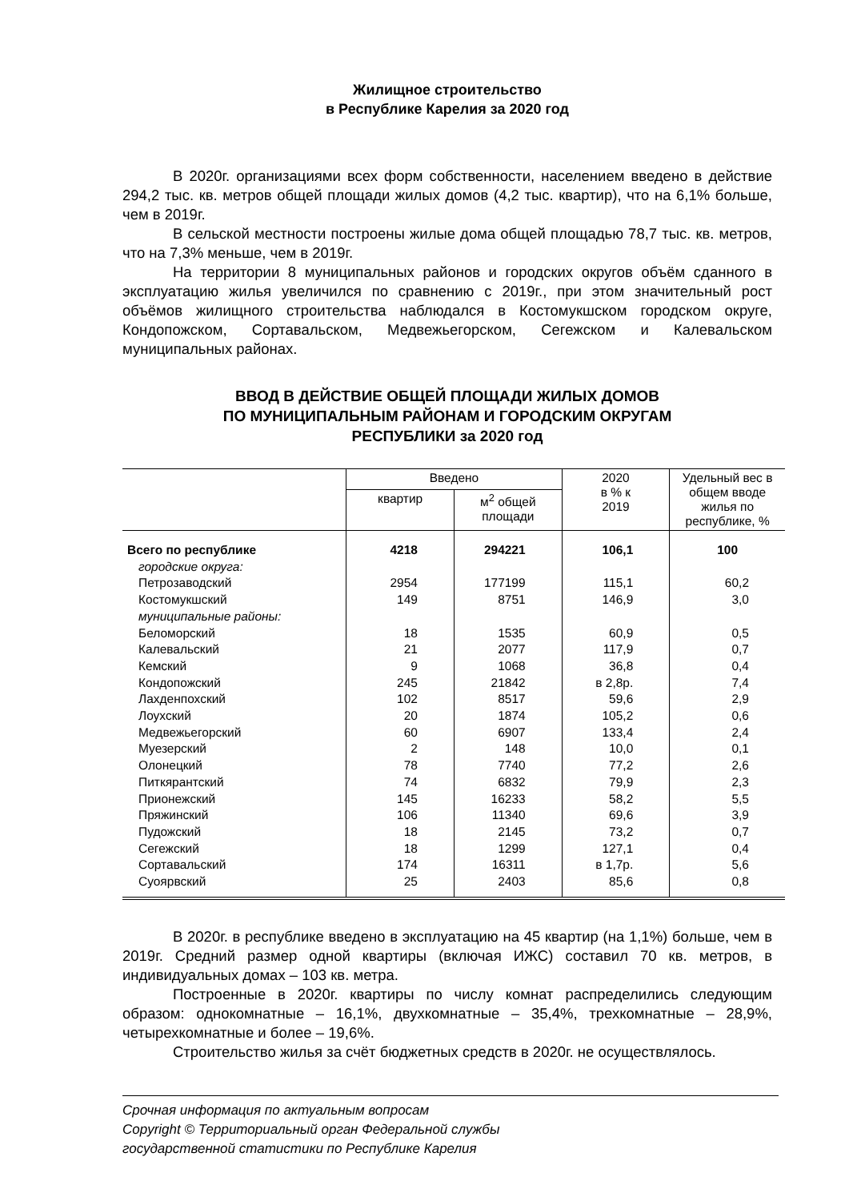Жилищное строительство
в Республике Карелия за 2020 год
В 2020г. организациями всех форм собственности, населением введено в действие 294,2 тыс. кв. метров общей площади жилых домов (4,2 тыс. квартир), что на 6,1% больше, чем в 2019г.
В сельской местности построены жилые дома общей площадью 78,7 тыс. кв. метров, что на 7,3% меньше, чем в 2019г.
На территории 8 муниципальных районов и городских округов объём сданного в эксплуатацию жилья увеличился по сравнению с 2019г., при этом значительный рост объёмов жилищного строительства наблюдался в Костомукшском городском округе, Кондопожском, Сортавальском, Медвежьегорском, Сегежском и Калевальском муниципальных районах.
ВВОД В ДЕЙСТВИЕ ОБЩЕЙ ПЛОЩАДИ ЖИЛЫХ ДОМОВ
ПО МУНИЦИПАЛЬНЫМ РАЙОНАМ И ГОРОДСКИМ ОКРУГАМ
РЕСПУБЛИКИ за 2020 год
| | Введено | | 2020 в % к 2019 | Удельный вес в общем вводе жилья по республике, % |
| --- | --- | --- | --- | --- |
| | квартир | м<sup>2</sup> общей площади | | |
| Всего по республике | 4218 | 294221 | 106,1 | 100 |
| городские округа: | | | | |
| Петрозаводский | 2954 | 177199 | 115,1 | 60,2 |
| Костомукшский | 149 | 8751 | 146,9 | 3,0 |
| муниципальные районы: | | | | |
| Беломорский | 18 | 1535 | 60,9 | 0,5 |
| Калевальский | 21 | 2077 | 117,9 | 0,7 |
| Кемский | 9 | 1068 | 36,8 | 0,4 |
| Кондопожский | 245 | 21842 | в 2,8р. | 7,4 |
| Лахденпохский | 102 | 8517 | 59,6 | 2,9 |
| Лоухский | 20 | 1874 | 105,2 | 0,6 |
| Медвежьегорский | 60 | 6907 | 133,4 | 2,4 |
| Муезерский | 2 | 148 | 10,0 | 0,1 |
| Олонецкий | 78 | 7740 | 77,2 | 2,6 |
| Питкярантский | 74 | 6832 | 79,9 | 2,3 |
| Прионежский | 145 | 16233 | 58,2 | 5,5 |
| Пряжинский | 106 | 11340 | 69,6 | 3,9 |
| Пудожский | 18 | 2145 | 73,2 | 0,7 |
| Сегежский | 18 | 1299 | 127,1 | 0,4 |
| Сортавальский | 174 | 16311 | в 1,7р. | 5,6 |
| Суоярвский | 25 | 2403 | 85,6 | 0,8 |
В 2020г. в республике введено в эксплуатацию на 45 квартир (на 1,1%) больше, чем в 2019г. Средний размер одной квартиры (включая ИЖС) составил 70 кв. метров, в индивидуальных домах – 103 кв. метра.
Построенные в 2020г. квартиры по числу комнат распределились следующим образом: однокомнатные – 16,1%, двухкомнатные – 35,4%, трехкомнатные – 28,9%, четырехкомнатные и более – 19,6%.
Строительство жилья за счёт бюджетных средств в 2020г. не осуществлялось.
Срочная информация по актуальным вопросам
Copyright © Территориальный орган Федеральной службы
государственной статистики по Республике Карелия